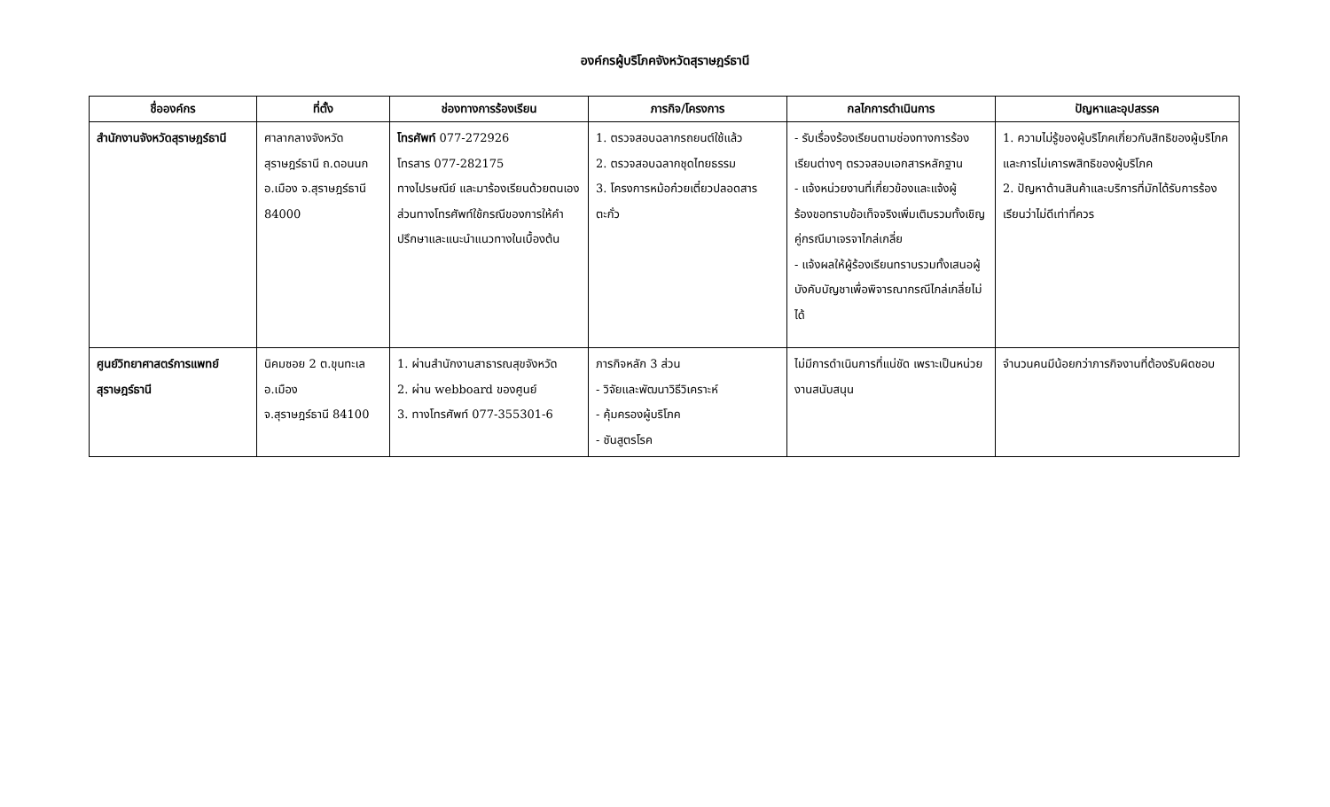องค์กรผู้บริโภคจังหวัดสุราษฎร์ธานี
| ชื่อองค์กร | ที่ตั้ง | ช่องทางการร้องเรียน | ภารกิจ/โครงการ | กลไกการดำเนินการ | ปัญหาและอุปสรรค |
| --- | --- | --- | --- | --- | --- |
| สำนักงานจังหวัดสุราษฎร์ธานี | ศาลากลางจังหวัดสุราษฎร์ธานี ถ.ดอนนก อ.เมือง จ.สุราษฎร์ธานี 84000 | โทรศัพท์ 077-272926 โทรสาร 077-282175 ทางไปรษณีย์ และมาร้องเรียนด้วยตนเอง ส่วนทางโทรศัพท์ใช้กรณีของการให้คำปรึกษาและแนะนำแนวทางในเบื้องต้น | 1. ตรวจสอบฉลากรถยนต์ใช้แล้ว 2. ตรวจสอบฉลากชุดไทยธรรม 3. โครงการหม้อก๋วยเตี๋ยวปลอดสารตะกั่ว | - รับเรื่องร้องเรียนตามช่องทางการร้องเรียนต่างๆ ตรวจสอบเอกสารหลักฐาน - แจ้งหน่วยงานที่เกี่ยวข้องและแจ้งผู้ร้องขอทราบข้อเท็จจริงเพิ่มเติมรวมทั้งเชิญคู่กรณีมาเจรจาไกล่เกลี่ย - แจ้งผลให้ผู้ร้องเรียนทราบรวมทั้งเสนอผู้บังคับบัญชาเพื่อพิจารณากรณีไกล่เกลี่ยไม่ได้ | 1. ความไม่รู้ของผู้บริโภคเกี่ยวกับสิทธิของผู้บริโภคและการไม่เคารพสิทธิของผู้บริโภค 2. ปัญหาด้านสินค้าและบริการที่มักได้รับการร้องเรียนว่าไม่ดีเท่าที่ควร |
| ศูนย์วิทยาศาสตร์การแพทย์สุราษฎร์ธานี | นิคมซอย 2 ต.ขุนทะเล อ.เมือง จ.สุราษฎร์ธานี 84100 | 1. ผ่านสำนักงานสาธารณสุขจังหวัด 2. ผ่าน webboard ของศูนย์ 3. ทางโทรศัพท์ 077-355301-6 | ภารกิจหลัก 3 ส่วน - วิจัยและพัฒนาวิธีวิเคราะห์ - คุ้มครองผู้บริโภค - ชันสูตรโรค | ไม่มีการดำเนินการที่แน่ชัด เพราะเป็นหน่วยงานสนับสนุน | จำนวนคนมีน้อยกว่าภารกิจงานที่ต้องรับผิดชอบ |